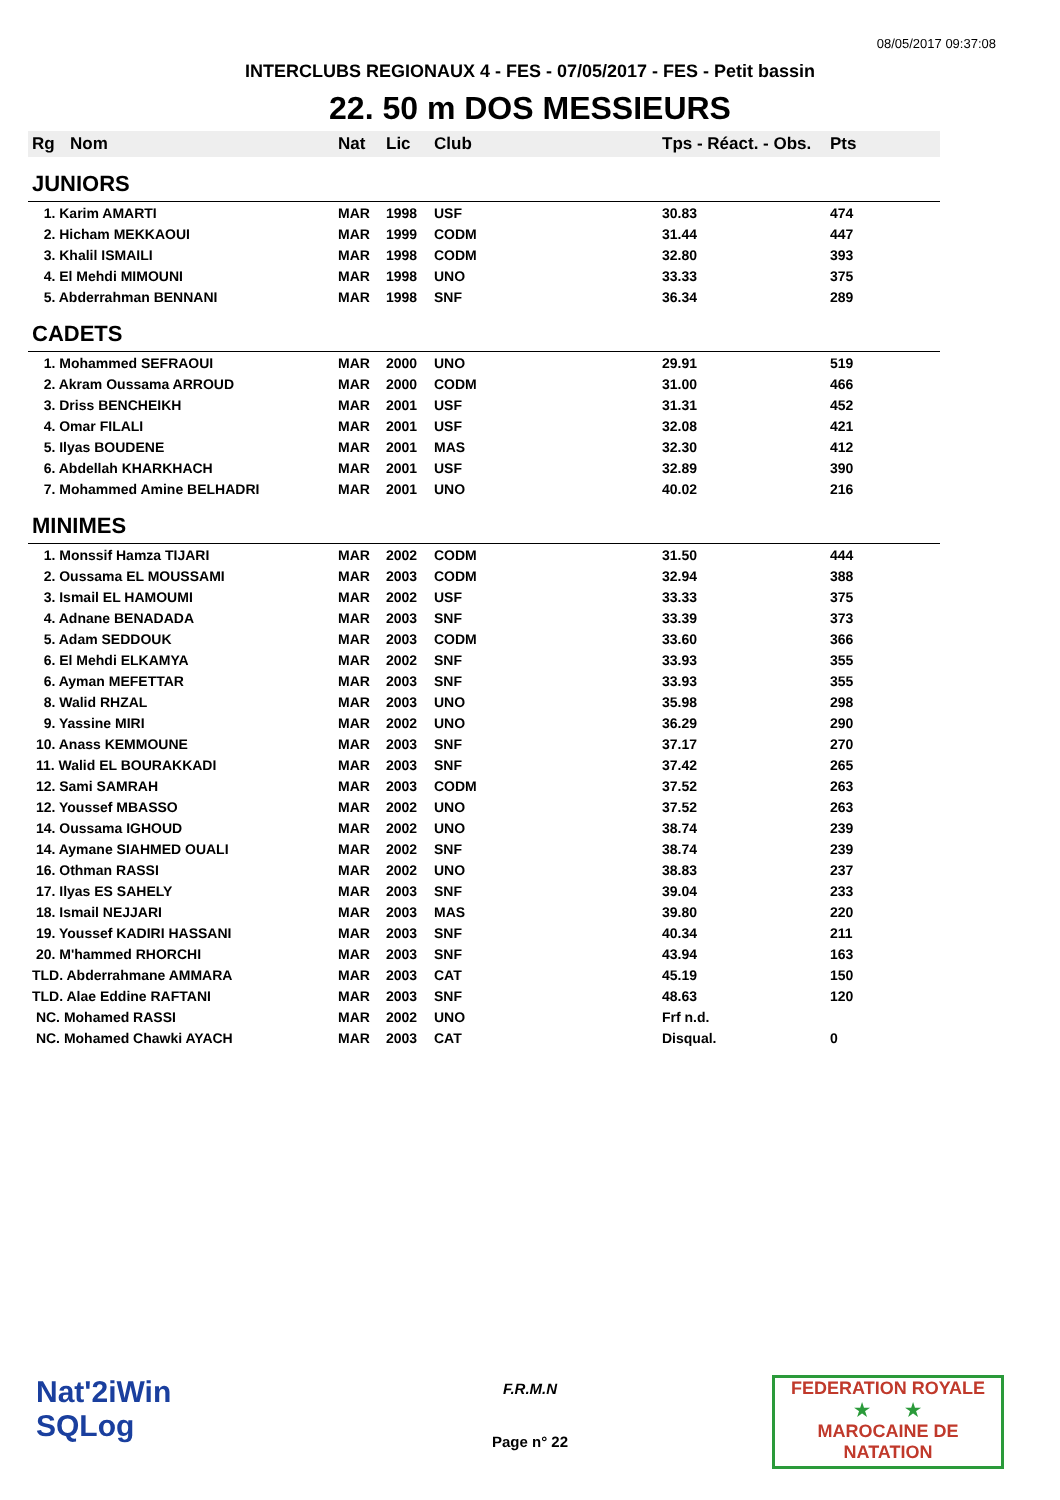08/05/2017 09:37:08
INTERCLUBS REGIONAUX 4 - FES - 07/05/2017 - FES - Petit bassin
22. 50 m DOS MESSIEURS
| Rg | Nom | Nat | Lic | Club | Tps - Réact. - Obs. | Pts |
| --- | --- | --- | --- | --- | --- | --- |
| JUNIORS | | | | | | |
| 1. Karim AMARTI | | MAR | 1998 | USF | 30.83 | 474 |
| 2. Hicham MEKKAOUI | | MAR | 1999 | CODM | 31.44 | 447 |
| 3. Khalil ISMAILI | | MAR | 1998 | CODM | 32.80 | 393 |
| 4. El Mehdi MIMOUNI | | MAR | 1998 | UNO | 33.33 | 375 |
| 5. Abderrahman BENNANI | | MAR | 1998 | SNF | 36.34 | 289 |
| CADETS | | | | | | |
| 1. Mohammed SEFRAOUI | | MAR | 2000 | UNO | 29.91 | 519 |
| 2. Akram Oussama ARROUD | | MAR | 2000 | CODM | 31.00 | 466 |
| 3. Driss BENCHEIKH | | MAR | 2001 | USF | 31.31 | 452 |
| 4. Omar FILALI | | MAR | 2001 | USF | 32.08 | 421 |
| 5. Ilyas BOUDENE | | MAR | 2001 | MAS | 32.30 | 412 |
| 6. Abdellah KHARKHACH | | MAR | 2001 | USF | 32.89 | 390 |
| 7. Mohammed Amine BELHADRI | | MAR | 2001 | UNO | 40.02 | 216 |
| MINIMES | | | | | | |
| 1. Monssif Hamza TIJARI | | MAR | 2002 | CODM | 31.50 | 444 |
| 2. Oussama EL MOUSSAMI | | MAR | 2003 | CODM | 32.94 | 388 |
| 3. Ismail EL HAMOUMI | | MAR | 2002 | USF | 33.33 | 375 |
| 4. Adnane BENADADA | | MAR | 2003 | SNF | 33.39 | 373 |
| 5. Adam SEDDOUK | | MAR | 2003 | CODM | 33.60 | 366 |
| 6. El Mehdi ELKAMYA | | MAR | 2002 | SNF | 33.93 | 355 |
| 6. Ayman MEFETTAR | | MAR | 2003 | SNF | 33.93 | 355 |
| 8. Walid RHZAL | | MAR | 2003 | UNO | 35.98 | 298 |
| 9. Yassine MIRI | | MAR | 2002 | UNO | 36.29 | 290 |
| 10. Anass KEMMOUNE | | MAR | 2003 | SNF | 37.17 | 270 |
| 11. Walid EL BOURAKKADI | | MAR | 2003 | SNF | 37.42 | 265 |
| 12. Sami SAMRAH | | MAR | 2003 | CODM | 37.52 | 263 |
| 12. Youssef MBASSO | | MAR | 2002 | UNO | 37.52 | 263 |
| 14. Oussama IGHOUD | | MAR | 2002 | UNO | 38.74 | 239 |
| 14. Aymane SIAHMED OUALI | | MAR | 2002 | SNF | 38.74 | 239 |
| 16. Othman RASSI | | MAR | 2002 | UNO | 38.83 | 237 |
| 17. Ilyas ES SAHELY | | MAR | 2003 | SNF | 39.04 | 233 |
| 18. Ismail NEJJARI | | MAR | 2003 | MAS | 39.80 | 220 |
| 19. Youssef KADIRI HASSANI | | MAR | 2003 | SNF | 40.34 | 211 |
| 20. M'hammed RHORCHI | | MAR | 2003 | SNF | 43.94 | 163 |
| TLD. Abderrahmane AMMARA | | MAR | 2003 | CAT | 45.19 | 150 |
| TLD. Alae Eddine RAFTANI | | MAR | 2003 | SNF | 48.63 | 120 |
| NC. Mohamed RASSI | | MAR | 2002 | UNO | Frf n.d. | |
| NC. Mohamed Chawki AYACH | | MAR | 2003 | CAT | Disqual. | 0 |
Nat'2iWin
SQLog
F.R.M.N
Page n° 22
FEDERATION ROYALE
★ ★
MAROCAINE DE NATATION